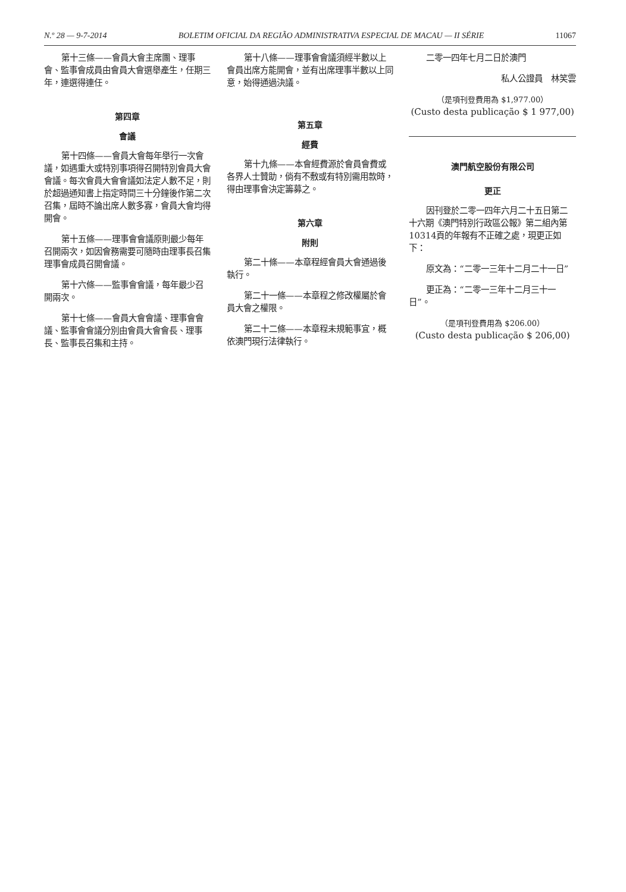N.º 28 — 9-7-2014 BOLETIM OFICIAL DA REGIÃO ADMINISTRATIVA ESPECIAL DE MACAU — II SÉRIE 11067
第十三條——會員大會主席團、理事會、監事會成員由會員大會選舉產生，任期三年，連選得連任。
第四章
會議
第十四條——會員大會每年舉行一次會議，如遇重大或特別事項得召開特別會員大會會議。每次會員大會會議如法定人數不足，則於超過通知書上指定時間三十分鐘後作第二次召集，屆時不論出席人數多寡，會員大會均得開會。
第十五條——理事會會議原則最少每年召開兩次，如因會務需要可隨時由理事長召集理事會成員召開會議。
第十六條——監事會會議，每年最少召開兩次。
第十七條——會員大會會議、理事會會議、監事會會議分別由會員大會會長、理事長、監事長召集和主持。
第十八條——理事會會議須經半數以上會員出席方能開會，並有出席理事半數以上同意，始得通過決議。
第五章
經費
第十九條——本會經費源於會員會費或各界人士贊助，倘有不敷或有特別需用款時，得由理事會決定籌募之。
第六章
附則
第二十條——本章程經會員大會通過後執行。
第二十一條——本章程之修改權屬於會員大會之權限。
第二十二條——本章程未規範事宜，概依澳門現行法律執行。
二零一四年七月二日於澳門
私人公證員　林笑雲
（是項刊登費用為 $1,977.00）
(Custo desta publicação $ 1 977,00)
澳門航空股份有限公司
更正
因刊登於二零一四年六月二十五日第二十六期《澳門特別行政區公報》第二組內第10314頁的年報有不正確之處，現更正如下：
原文為：“二零一三年十二月二十一日”
更正為：“二零一三年十二月三十一日”。
（是項刊登費用為 $206.00）
(Custo desta publicação $ 206,00)